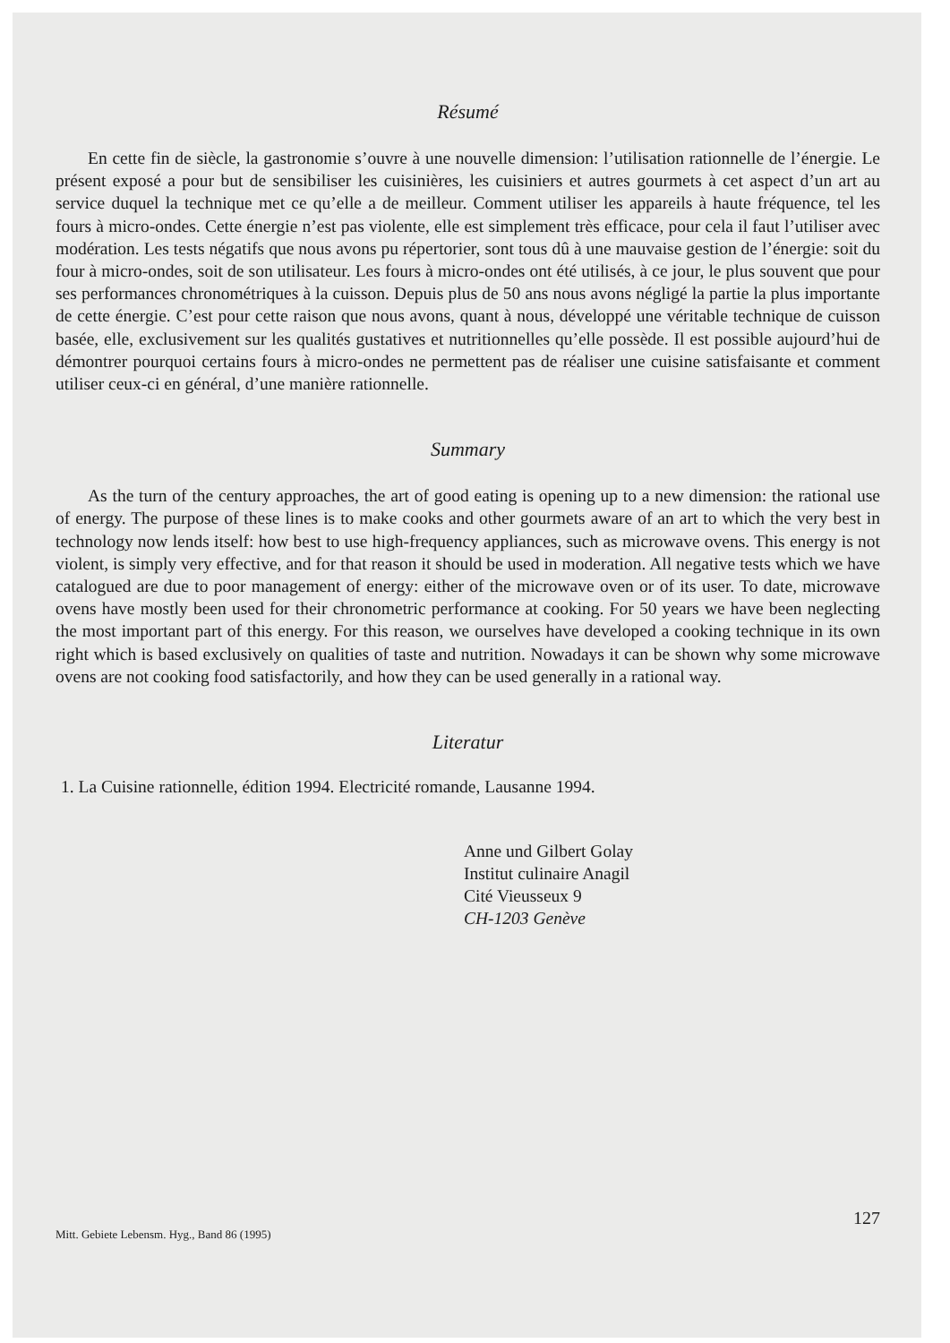Résumé
En cette fin de siècle, la gastronomie s’ouvre à une nouvelle dimension: l’utilisation rationnelle de l’énergie. Le présent exposé a pour but de sensibiliser les cuisinières, les cuisiniers et autres gourmets à cet aspect d’un art au service duquel la technique met ce qu’elle a de meilleur. Comment utiliser les appareils à haute fréquence, tel les fours à micro-ondes. Cette énergie n’est pas violente, elle est simplement très efficace, pour cela il faut l’utiliser avec modération. Les tests négatifs que nous avons pu répertorier, sont tous dû à une mauvaise gestion de l’énergie: soit du four à micro-ondes, soit de son utilisateur. Les fours à micro-ondes ont été utilisés, à ce jour, le plus souvent que pour ses performances chronométriques à la cuisson. Depuis plus de 50 ans nous avons négligé la partie la plus importante de cette énergie. C’est pour cette raison que nous avons, quant à nous, développé une véritable technique de cuisson basée, elle, exclusivement sur les qualités gustatives et nutritionnelles qu’elle possède. Il est possible aujourd’hui de démontrer pourquoi certains fours à micro-ondes ne permettent pas de réaliser une cuisine satisfaisante et comment utiliser ceux-ci en général, d’une manière rationnelle.
Summary
As the turn of the century approaches, the art of good eating is opening up to a new dimension: the rational use of energy. The purpose of these lines is to make cooks and other gourmets aware of an art to which the very best in technology now lends itself: how best to use high-frequency appliances, such as microwave ovens. This energy is not violent, is simply very effective, and for that reason it should be used in moderation. All negative tests which we have catalogued are due to poor management of energy: either of the microwave oven or of its user. To date, microwave ovens have mostly been used for their chronometric performance at cooking. For 50 years we have been neglecting the most important part of this energy. For this reason, we ourselves have developed a cooking technique in its own right which is based exclusively on qualities of taste and nutrition. Nowadays it can be shown why some microwave ovens are not cooking food satisfactorily, and how they can be used generally in a rational way.
Literatur
1. La Cuisine rationnelle, édition 1994. Electricité romande, Lausanne 1994.
Anne und Gilbert Golay
Institut culinaire Anagil
Cité Vieusseux 9
CH-1203 Genève
Mitt. Gebiete Lebensm. Hyg., Band 86 (1995) 127